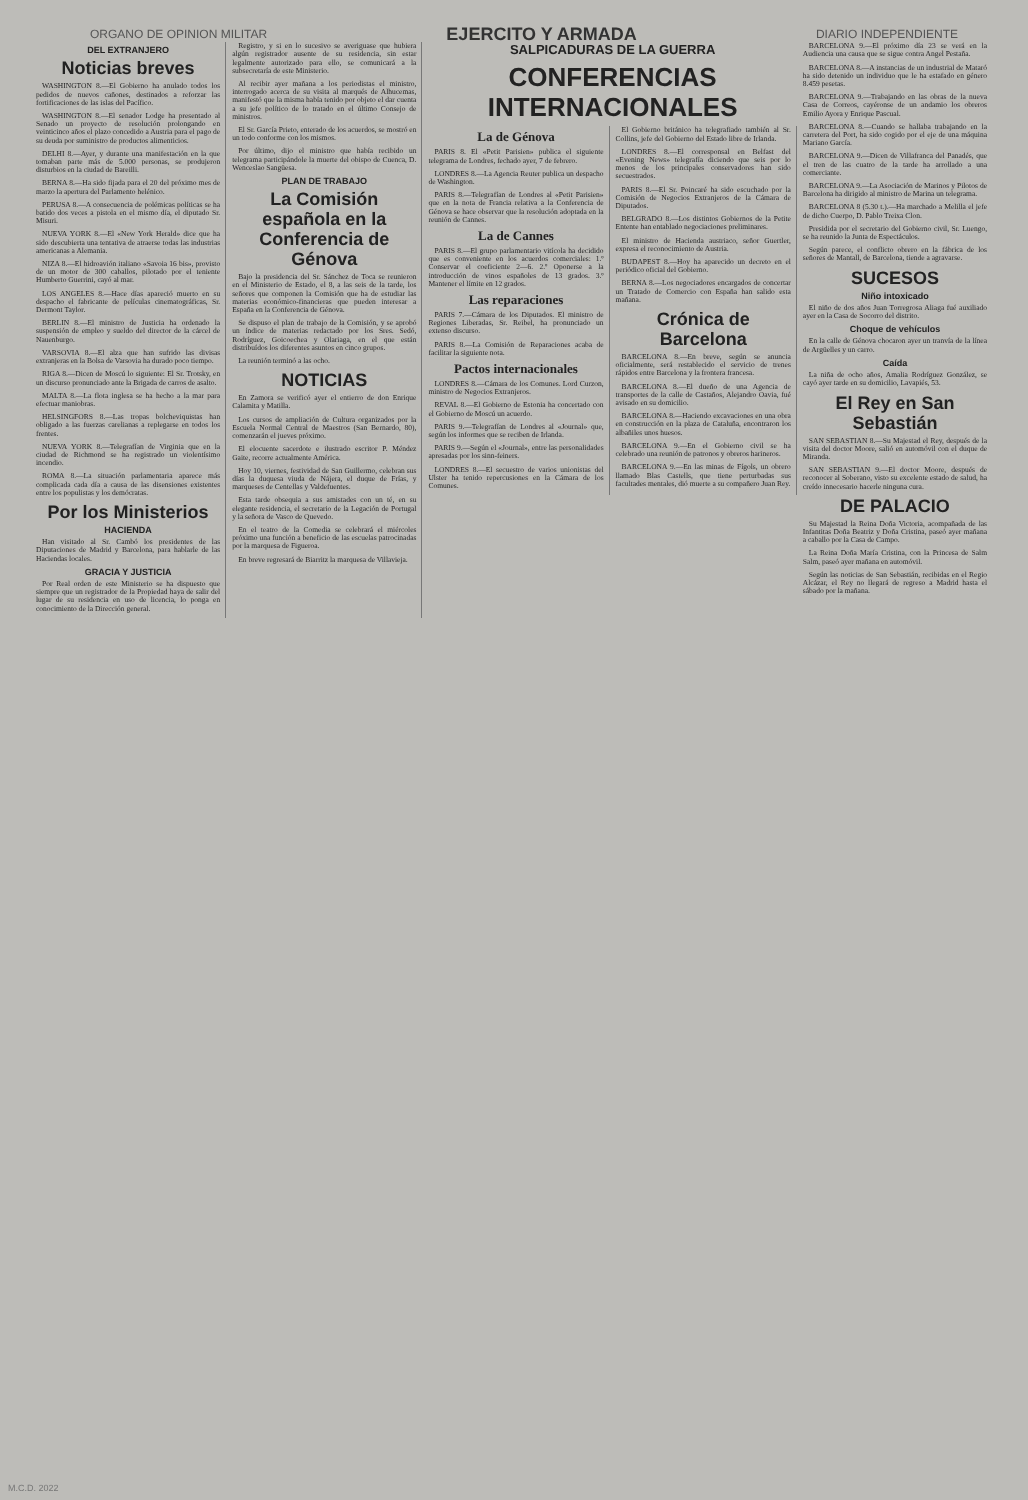ORGANO DE OPINION MILITAR EJERCITO Y ARMADA DIARIO INDEPENDIENTE
DEL EXTRANJERO
Noticias breves
WASHINGTON 8.—El Gobierno ha anulado todos los pedidos de nuevos cañones, destinados a reforzar las fortificaciones de las islas del Pacífico.
WASHINGTON 8.—El senador Lodge ha presentado al Senado un proyecto de resolución prolongando en veinticinco años el plazo concedido a Austria para el pago de su deuda por suministro de productos alimenticios.
DELHI 8.—Ayer, y durante una manifestación en la que tomaban parte más de 5.000 personas, se produjeron disturbios en la ciudad de Bareilli.
BERNA 8.—Ha sido fijada para el 20 del próximo mes de marzo la apertura del Parlamento helénico.
PERUSA 8.—A consecuencia de polémicas políticas se ha batido dos veces a pistola en el mismo día, el diputado Sr. Misuri.
NUEVA YORK 8.—El «New York Herald» dice que ha sido descubierta una tentativa de atraerse todas las industrias americanas a Alemania.
NIZA 8.—El hidroavión italiano «Savoia 16 bis», provisto de un motor de 300 caballos, pilotado por el teniente Humberto Guerrini, cayó al mar.
LOS ANGELES 8.—Hace días apareció muerto en su despacho el fabricante de películas cinematográficas, Sr. Dermont Taylor.
BERLIN 8.—El ministro de Justicia ha ordenado la suspensión de empleo y sueldo del director de la cárcel de Nauenburgo.
VARSOVIA 8.—El alza que han sufrido las divisas extranjeras en la Bolsa de Varsovia ha durado poco tiempo.
RIGA 8.—Dicen de Moscú lo siguiente: El Sr. Trotsky, en un discurso pronunciado ante la Brigada de carros de asalto.
MALTA 8.—La flota inglesa se ha hecho a la mar para efectuar maniobras.
HELSINGFORS 8.—Las tropas bolcheviquistas han obligado a las fuerzas carelianas a replegarse en todos los frentes.
NUEVA YORK 8.—Telegrafían de Virginia que en la ciudad de Richmond se ha registrado un violentísimo incendio.
ROMA 8.—La situación parlamentaria aparece más complicada cada día a causa de las disensiones existentes entre los populistas y los demócratas.
Por los Ministerios
HACIENDA
Han visitado al Sr. Cambó los presidentes de las Diputaciones de Madrid y Barcelona, para hablarle de las Haciendas locales.
GRACIA Y JUSTICIA
Por Real orden de este Ministerio se ha dispuesto que siempre que un registrador de la Propiedad haya de salir del lugar de su residencia en uso de licencia, lo ponga en conocimiento de la Dirección general.
Registro, y si en lo sucesivo se averiguase que hubiera algún registrador ausente de su residencia, sin estar legalmente autorizado para ello, se comunicará a la subsecretaría de este Ministerio.
Al recibir ayer mañana a los periodistas el ministro, interrogado acerca de su visita al marqués de Alhucemas, manifestó que la misma había tenido por objeto el dar cuenta a su jefe político de lo tratado en el último Consejo de ministros.
El Sr. García Prieto, enterado de los acuerdos, se mostró en un todo conforme con los mismos.
Por último, dijo el ministro que había recibido un telegrama participándole la muerte del obispo de Cuenca, D. Wenceslao Sangüesa.
PLAN DE TRABAJO
La Comisión española en la Conferencia de Génova
Bajo la presidencia del Sr. Sánchez de Toca se reunieron en el Ministerio de Estado, el 8, a las seis de la tarde, los señores que componen la Comisión que ha de estudiar las materias económico-financieras que pueden interesar a España en la Conferencia de Génova.
Se dispuso el plan de trabajo de la Comisión, y se aprobó un índice de materias redactado por los Sres. Sedó, Rodríguez, Goicoechea y Olariaga, en el que están distribuídos los diferentes asuntos en cinco grupos.
La reunión terminó a las ocho.
NOTICIAS
En Zamora se verificó ayer el entierro de don Enrique Calamita y Matilla.
Los cursos de ampliación de Cultura organizados por la Escuela Normal Central de Maestros (San Bernardo, 80), comenzarán el jueves próximo.
El elocuente sacerdote e ilustrado escritor P. Méndez Gaite, recorre actualmente América.
Hoy 10, viernes, festividad de San Guillermo, celebran sus días la duquesa viuda de Nájera, el duque de Frías, y marqueses de Centellas y Valdefuentes.
Esta tarde obsequia a sus amistades con un té, en su elegante residencia, el secretario de la Legación de Portugal y la señora de Vasco de Quevedo.
En el teatro de la Comedia se celebrará el miércoles próximo una función a beneficio de las escuelas patrocinadas por la marquesa de Figueroa.
En breve regresará de Biarritz la marquesa de Villavieja.
SALPICADURAS DE LA GUERRA
CONFERENCIAS INTERNACIONALES
La de Génova
PARIS 8. El «Petit Parisien» publica el siguiente telegrama de Londres, fechado ayer, 7 de febrero.
LONDRES 8.—La Agencia Reuter publica un despacho de Washington.
PARIS 8.—Telegrafían de Londres al «Petit Parisien» que en la nota de Francia relativa a la Conferencia de Génova se hace observar que la resolución adoptada en la reunión de Cannes.
La de Cannes
PARIS 8.—El grupo parlamentario vitícola ha decidido que es conveniente en los acuerdos comerciales: 1.º Conservar el coeficiente 2—6. 2.º Oponerse a la introducción de vinos españoles de 13 grados. 3.º Mantener el límite en 12 grados.
Las reparaciones
PARIS 7.—Cámara de los Diputados. El ministro de Regiones Liberadas, Sr. Reibel, ha pronunciado un extenso discurso.
PARIS 8.—La Comisión de Reparaciones acaba de facilitar la siguiente nota.
Pactos internacionales
LONDRES 8.—Cámara de los Comunes. Lord Curzon, ministro de Negocios Extranjeros.
REVAL 8.—El Gobierno de Estonia ha concertado con el Gobierno de Moscú un acuerdo.
PARIS 9.—Telegrafían de Londres al «Journal» que, según los informes que se reciben de Irlanda.
PARIS 9.—Según el «Journal», entre las personalidades apresadas por los sinn-feiners.
LONDRES 8.—El secuestro de varios unionistas del Ulster ha tenido repercusiones en la Cámara de los Comunes.
El Gobierno británico ha telegrafiado también al Sr. Collins, jefe del Gobierno del Estado libre de Irlanda.
LONDRES 8.—El corresponsal en Belfast del «Evening News» telegrafía diciendo que seis por lo menos de los principales conservadores han sido secuestrados.
PARIS 8.—El Sr. Poincaré ha sido escuchado por la Comisión de Negocios Extranjeros de la Cámara de Diputados.
BELGRADO 8.—Los distintos Gobiernos de la Petite Entente han entablado negociaciones preliminares.
El ministro de Hacienda austriaco, señor Guertler, expresa el reconocimiento de Austria.
BUDAPEST 8.—Hoy ha aparecido un decreto en el periódico oficial del Gobierno.
BERNA 8.—Los negociadores encargados de concertar un Tratado de Comercio con España han salido esta mañana.
Crónica de Barcelona
BARCELONA 8.—En breve, según se anuncia oficialmente, será restablecido el servicio de trenes rápidos entre Barcelona y la frontera francesa.
BARCELONA 8.—El dueño de una Agencia de transportes de la calle de Castaños, Alejandro Oavia, fué avisado en su domicilio.
BARCELONA 8.—Haciendo excavaciones en una obra en construcción en la plaza de Cataluña, encontraron los albañiles unos huesos.
BARCELONA 9.—En el Gobierno civil se ha celebrado una reunión de patronos y obreros harineros.
BARCELONA 9.—En las minas de Fígols, un obrero llamado Blas Castells, que tiene perturbadas sus facultades mentales, dió muerte a su compañero Juan Rey.
BARCELONA 9.—El próximo día 23 se verá en la Audiencia una causa que se sigue contra Angel Pestaña.
BARCELONA 8.—A instancias de un industrial de Mataró ha sido detenido un individuo que le ha estafado en género 8.459 pesetas.
BARCELONA 9.—Trabajando en las obras de la nueva Casa de Correos, cayéronse de un andamio los obreros Emilio Ayora y Enrique Pascual.
BARCELONA 8.—Cuando se hallaba trabajando en la carretera del Port, ha sido cogido por el eje de una máquina Mariano García.
BARCELONA 9.—Dicen de Villafranca del Panadés, que el tren de las cuatro de la tarde ha arrollado a una comerciante.
BARCELONA 9.—La Asociación de Marinos y Pilotos de Barcelona ha dirigido al ministro de Marina un telegrama.
BARCELONA 8 (5.30 t.).—Ha marchado a Melilla el jefe de dicho Cuerpo, D. Pablo Treixa Clon.
Presidida por el secretario del Gobierno civil, Sr. Luengo, se ha reunido la Junta de Espectáculos.
Según parece, el conflicto obrero en la fábrica de los señores de Mantall, de Barcelona, tiende a agravarse.
SUCESOS
Niño intoxicado
El niño de dos años Juan Torregrosa Aliaga fué auxiliado ayer en la Casa de Socorro del distrito.
Choque de vehículos
En la calle de Génova chocaron ayer un tranvía de la línea de Argüelles y un carro.
Caída
La niña de ocho años, Amalia Rodríguez González, se cayó ayer tarde en su domicilio, Lavapiés, 53.
El Rey en San Sebastián
SAN SEBASTIAN 8.—Su Majestad el Rey, después de la visita del doctor Moore, salió en automóvil con el duque de Miranda.
SAN SEBASTIAN 9.—El doctor Moore, después de reconocer al Soberano, visto su excelente estado de salud, ha creído innecesario hacerle ninguna cura.
DE PALACIO
Su Majestad la Reina Doña Victoria, acompañada de las Infantitas Doña Beatriz y Doña Cristina, paseó ayer mañana a caballo por la Casa de Campo.
La Reina Doña María Cristina, con la Princesa de Salm Salm, paseó ayer mañana en automóvil.
Según las noticias de San Sebastián, recibidas en el Regio Alcázar, el Rey no llegará de regreso a Madrid hasta el sábado por la mañana.
M.C.D. 2022